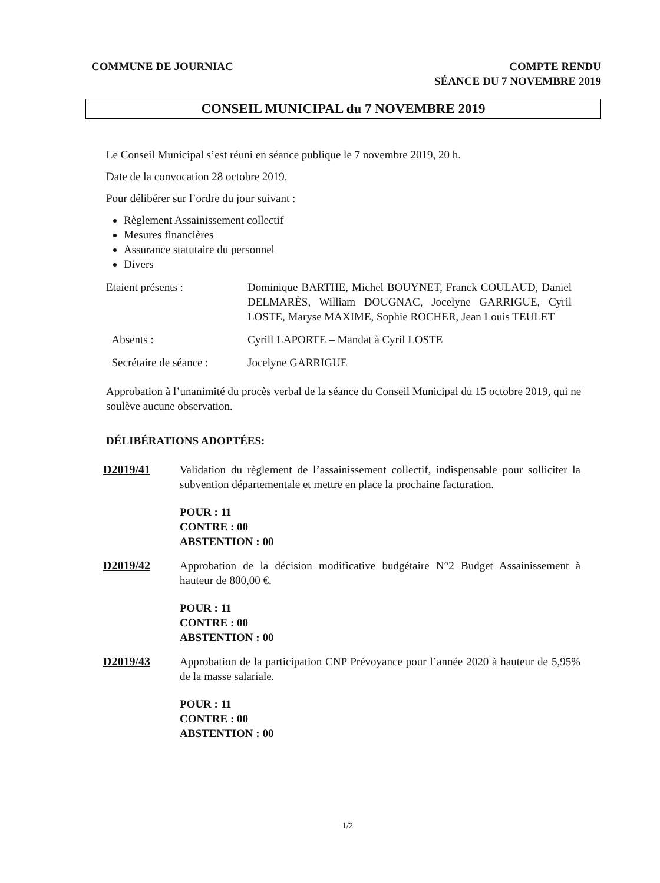COMMUNE DE JOURNIAC COMPTE RENDU
SÉANCE DU 7 NOVEMBRE 2019
CONSEIL MUNICIPAL du 7 NOVEMBRE 2019
Le Conseil Municipal s’est réuni en séance publique le 7 novembre 2019, 20 h.
Date de la convocation 28 octobre 2019.
Pour délibérer sur l’ordre du jour suivant :
Règlement Assainissement collectif
Mesures financières
Assurance statutaire du personnel
Divers
Etaient présents : Dominique BARTHE, Michel BOUYNET, Franck COULAUD, Daniel DELMARÈS, William DOUGNAC, Jocelyne GARRIGUE, Cyril LOSTE, Maryse MAXIME, Sophie ROCHER, Jean Louis TEULET
Absents : Cyrill LAPORTE – Mandat à Cyril LOSTE
Secrétaire de séance :
Jocelyne GARRIGUE
Approbation à l’unanimité du procès verbal de la séance du Conseil Municipal du 15 octobre 2019, qui ne soulève aucune observation.
DÉLIBÉRATIONS ADOPTÉES:
D2019/41 Validation du règlement de l’assainissement collectif, indispensable pour solliciter la subvention départementale et mettre en place la prochaine facturation.
POUR : 11
CONTRE : 00
ABSTENTION : 00
D2019/42 Approbation de la décision modificative budgétaire N°2 Budget Assainissement à hauteur de 800,00 €.
POUR : 11
CONTRE : 00
ABSTENTION : 00
D2019/43 Approbation de la participation CNP Prévoyance pour l’année 2020 à hauteur de 5,95% de la masse salariale.
POUR : 11
CONTRE : 00
ABSTENTION : 00
1/2